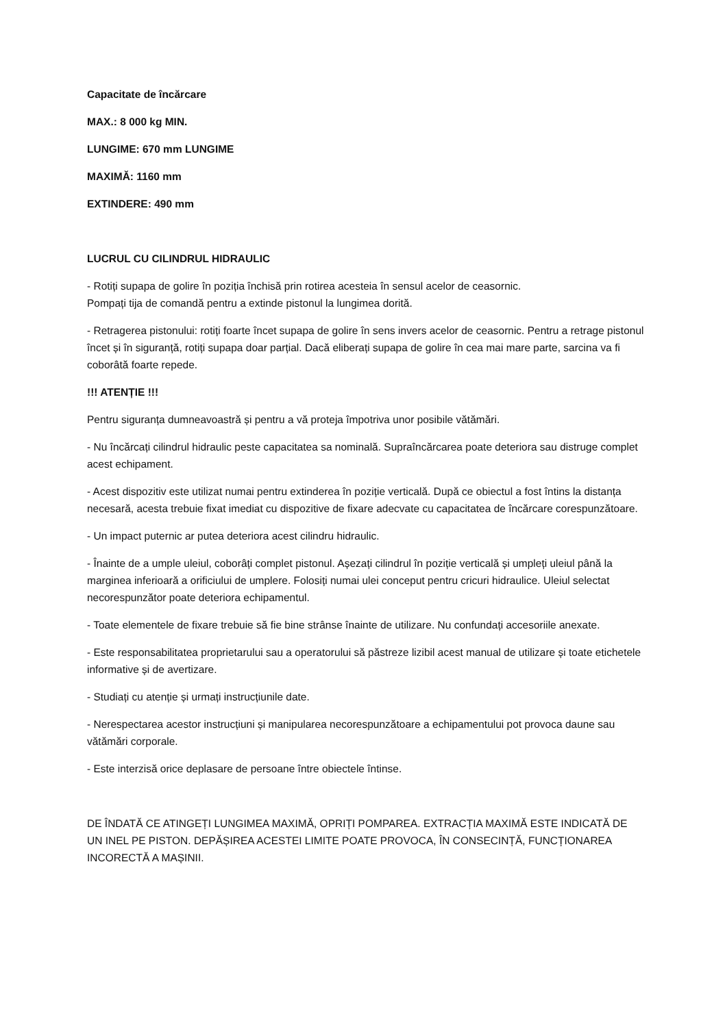Capacitate de încărcare
MAX.: 8 000 kg MIN.
LUNGIME: 670 mm LUNGIME
MAXIMĂ: 1160 mm
EXTINDERE: 490 mm
LUCRUL CU CILINDRUL HIDRAULIC
- Rotiți supapa de golire în poziția închisă prin rotirea acesteia în sensul acelor de ceasornic.
Pompați tija de comandă pentru a extinde pistonul la lungimea dorită.
- Retragerea pistonului: rotiți foarte încet supapa de golire în sens invers acelor de ceasornic. Pentru a retrage pistonul încet și în siguranță, rotiți supapa doar parțial. Dacă eliberați supapa de golire în cea mai mare parte, sarcina va fi coborâtă foarte repede.
!!! ATENȚIE !!!
Pentru siguranța dumneavoastră și pentru a vă proteja împotriva unor posibile vătămări.
- Nu încărcați cilindrul hidraulic peste capacitatea sa nominală. Supraîncărcarea poate deteriora sau distruge complet acest echipament.
- Acest dispozitiv este utilizat numai pentru extinderea în poziție verticală. După ce obiectul a fost întins la distanța necesară, acesta trebuie fixat imediat cu dispozitive de fixare adecvate cu capacitatea de încărcare corespunzătoare.
- Un impact puternic ar putea deteriora acest cilindru hidraulic.
- Înainte de a umple uleiul, coborâți complet pistonul. Așezați cilindrul în poziție verticală și umpleți uleiul până la marginea inferioară a orificiului de umplere. Folosiți numai ulei conceput pentru cricuri hidraulice. Uleiul selectat necorespunzător poate deteriora echipamentul.
- Toate elementele de fixare trebuie să fie bine strânse înainte de utilizare. Nu confundați accesoriile anexate.
- Este responsabilitatea proprietarului sau a operatorului să păstreze lizibil acest manual de utilizare și toate etichetele informative și de avertizare.
- Studiați cu atenție și urmați instrucțiunile date.
- Nerespectarea acestor instrucțiuni și manipularea necorespunzătoare a echipamentului pot provoca daune sau vătămări corporale.
- Este interzisă orice deplasare de persoane între obiectele întinse.
DE ÎNDATĂ CE ATINGEȚI LUNGIMEA MAXIMĂ, OPRIȚI POMPAREA. EXTRACȚIA MAXIMĂ ESTE INDICATĂ DE UN INEL PE PISTON. DEPĂȘIREA ACESTEI LIMITE POATE PROVOCA, ÎN CONSECINȚĂ, FUNCȚIONAREA INCORECTĂ A MAȘINII.